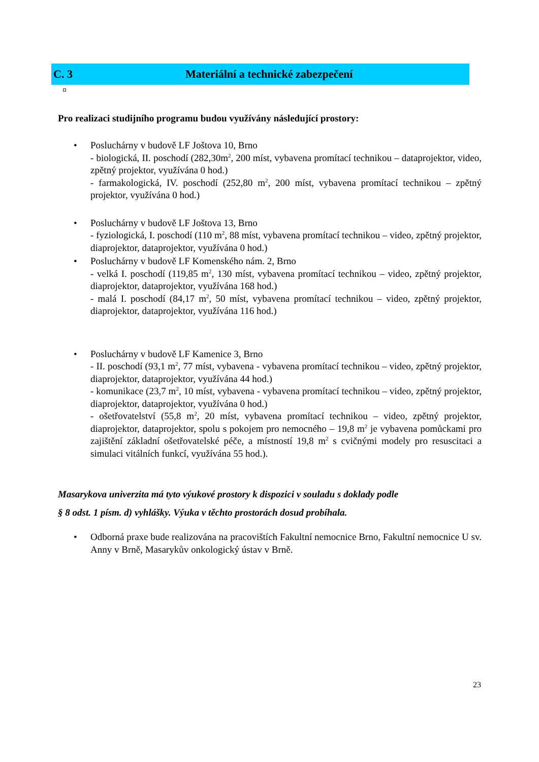C. 3 Materiální a technické zabezpečení
◘
Pro realizaci studijního programu budou využívány následující prostory:
Posluchárny v budově LF Joštova 10, Brno
- biologická, II. poschodí (282,30m<sup>2</sup>, 200 míst, vybavena promítací technikou – dataprojektor, video, zpětný projektor, využívána 0 hod.)
- farmakologická, IV. poschodí (252,80 m<sup>2</sup>, 200 míst, vybavena promítací technikou – zpětný projektor, využívána 0 hod.)
Posluchárny v budově LF Joštova 13, Brno
- fyziologická, I. poschodí (110 m<sup>2</sup>, 88 míst, vybavena promítací technikou – video, zpětný projektor, diaprojektor, dataprojektor, využívána 0 hod.)
Posluchárny v budově LF Komenského nám. 2, Brno
- velká I. poschodí (119,85 m<sup>2</sup>, 130 míst, vybavena promítací technikou – video, zpětný projektor, diaprojektor, dataprojektor, využívána 168 hod.)
- malá I. poschodí (84,17 m<sup>2</sup>, 50 míst, vybavena promítací technikou – video, zpětný projektor, diaprojektor, dataprojektor, využívána 116 hod.)
Posluchárny v budově LF Kamenice 3, Brno
- II. poschodí (93,1 m<sup>2</sup>, 77 míst, vybavena - vybavena promítací technikou – video, zpětný projektor, diaprojektor, dataprojektor, využívána 44 hod.)
- komunikace (23,7 m<sup>2</sup>, 10 míst, vybavena - vybavena promítací technikou – video, zpětný projektor, diaprojektor, dataprojektor, využívána 0 hod.)
- ošetřovatelství (55,8 m<sup>2</sup>, 20 míst, vybavena promítací technikou – video, zpětný projektor, diaprojektor, dataprojektor, spolu s pokojem pro nemocného – 19,8 m<sup>2</sup> je vybavena pomůckami pro zajištění základní ošetřovatelské péče, a místností 19,8 m<sup>2</sup> s cvičnými modely pro resuscitaci a simulaci vitálních funkcí, využívána 55 hod.).
Masarykova univerzita má tyto výukové prostory k dispozici v souladu s doklady podle
§ 8 odst. 1 písm. d) vyhlášky. Výuka v těchto prostorách dosud probíhala.
Odborná praxe bude realizována na pracovištích Fakultní nemocnice Brno, Fakultní nemocnice U sv. Anny v Brně, Masarykův onkologický ústav v Brně.
23